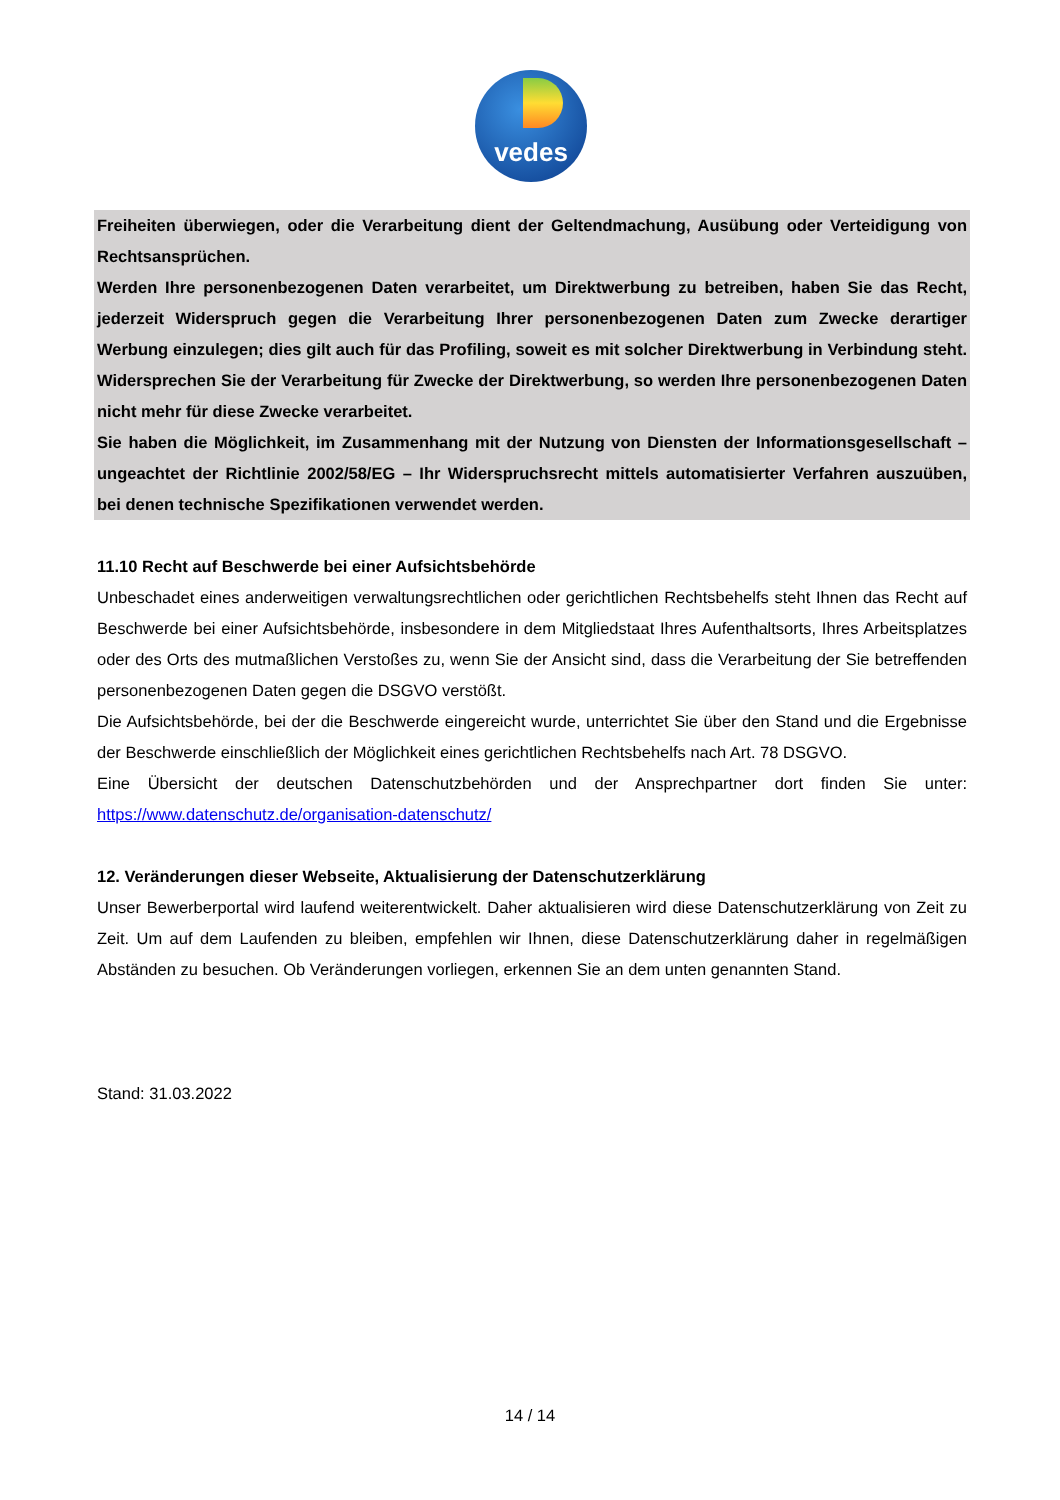vedes
Freiheiten überwiegen, oder die Verarbeitung dient der Geltendmachung, Ausübung oder Verteidigung von Rechtsansprüchen.
Werden Ihre personenbezogenen Daten verarbeitet, um Direktwerbung zu betreiben, haben Sie das Recht, jederzeit Widerspruch gegen die Verarbeitung Ihrer personenbezogenen Daten zum Zwecke derartiger Werbung einzulegen; dies gilt auch für das Profiling, soweit es mit solcher Direktwerbung in Verbindung steht. Widersprechen Sie der Verarbeitung für Zwecke der Direktwerbung, so werden Ihre personenbezogenen Daten nicht mehr für diese Zwecke verarbeitet.
Sie haben die Möglichkeit, im Zusammenhang mit der Nutzung von Diensten der Informationsgesellschaft – ungeachtet der Richtlinie 2002/58/EG – Ihr Widerspruchsrecht mittels automatisierter Verfahren auszuüben, bei denen technische Spezifikationen verwendet werden.
11.10 Recht auf Beschwerde bei einer Aufsichtsbehörde
Unbeschadet eines anderweitigen verwaltungsrechtlichen oder gerichtlichen Rechtsbehelfs steht Ihnen das Recht auf Beschwerde bei einer Aufsichtsbehörde, insbesondere in dem Mitgliedstaat Ihres Aufenthaltsorts, Ihres Arbeitsplatzes oder des Orts des mutmaßlichen Verstoßes zu, wenn Sie der Ansicht sind, dass die Verarbeitung der Sie betreffenden personenbezogenen Daten gegen die DSGVO verstößt.
Die Aufsichtsbehörde, bei der die Beschwerde eingereicht wurde, unterrichtet Sie über den Stand und die Ergebnisse der Beschwerde einschließlich der Möglichkeit eines gerichtlichen Rechtsbehelfs nach Art. 78 DSGVO.
Eine Übersicht der deutschen Datenschutzbehörden und der Ansprechpartner dort finden Sie unter: https://www.datenschutz.de/organisation-datenschutz/
12. Veränderungen dieser Webseite, Aktualisierung der Datenschutzerklärung
Unser Bewerberportal wird laufend weiterentwickelt. Daher aktualisieren wird diese Datenschutzerklärung von Zeit zu Zeit. Um auf dem Laufenden zu bleiben, empfehlen wir Ihnen, diese Datenschutzerklärung daher in regelmäßigen Abständen zu besuchen. Ob Veränderungen vorliegen, erkennen Sie an dem unten genannten Stand.
Stand: 31.03.2022
14 / 14